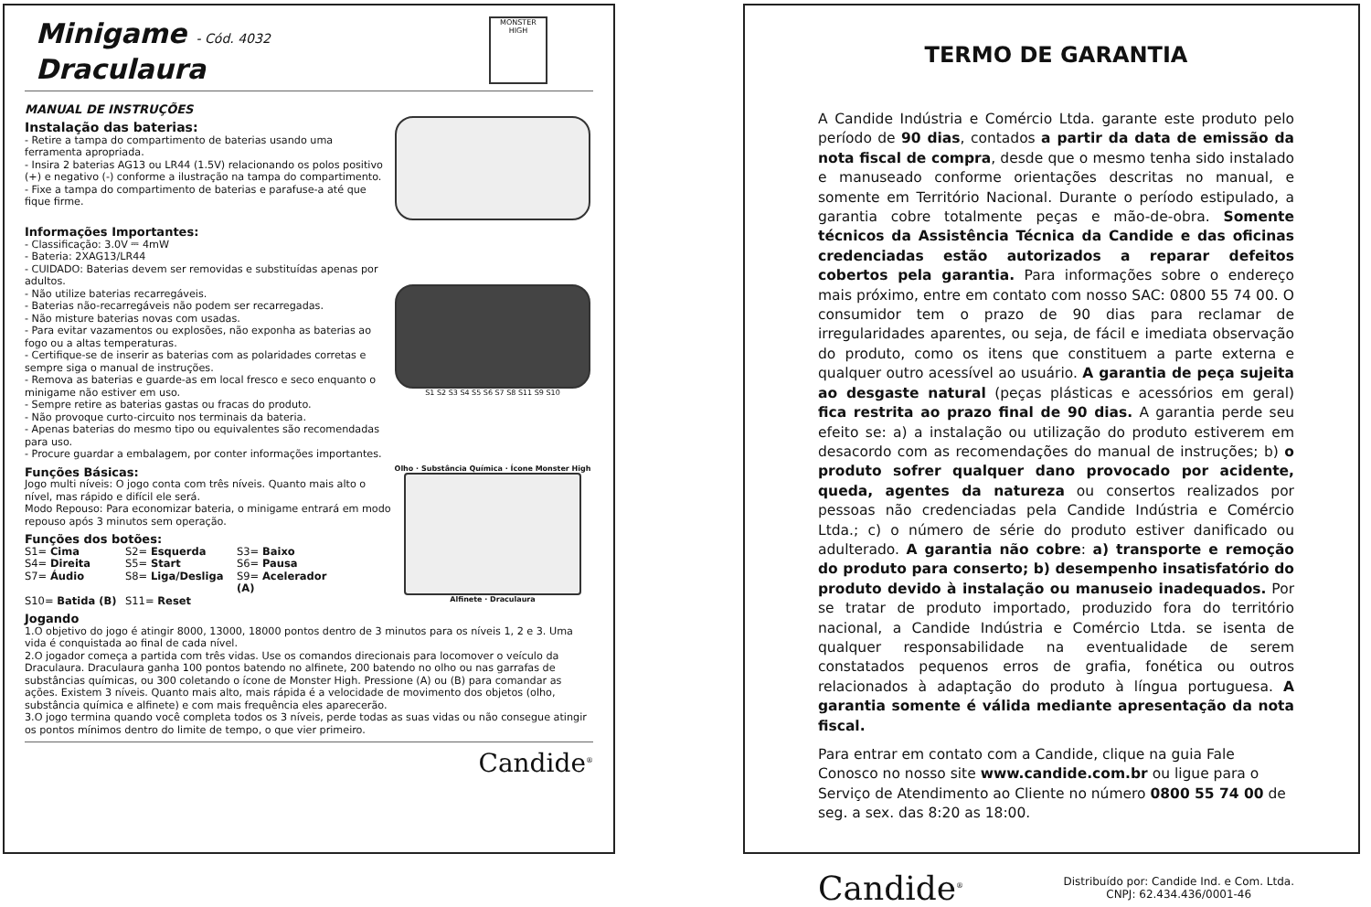Minigame - Cód. 4032
Draculaura
MONSTER HIGH
MANUAL DE INSTRUÇÕES
Instalação das baterias:
- Retire a tampa do compartimento de baterias usando uma ferramenta apropriada.
- Insira 2 baterias AG13 ou LR44 (1.5V) relacionando os polos positivo (+) e negativo (-) conforme a ilustração na tampa do compartimento.
- Fixe a tampa do compartimento de baterias e parafuse-a até que fique firme.
Informações Importantes:
- Classificação: 3.0V ⎓ 4mW
- Bateria: 2XAG13/LR44
- CUIDADO: Baterias devem ser removidas e substituídas apenas por adultos.
- Não utilize baterias recarregáveis.
- Baterias não-recarregáveis não podem ser recarregadas.
- Não misture baterias novas com usadas.
- Para evitar vazamentos ou explosões, não exponha as baterias ao fogo ou a altas temperaturas.
- Certifique-se de inserir as baterias com as polaridades corretas e sempre siga o manual de instruções.
- Remova as baterias e guarde-as em local fresco e seco enquanto o minigame não estiver em uso.
- Sempre retire as baterias gastas ou fracas do produto.
- Não provoque curto-circuito nos terminais da bateria.
- Apenas baterias do mesmo tipo ou equivalentes são recomendadas para uso.
- Procure guardar a embalagem, por conter informações importantes.
S1 S2 S3 S4 S5 S6 S7 S8 S11 S9 S10
Funções Básicas:
Jogo multi níveis: O jogo conta com três níveis. Quanto mais alto o nível, mas rápido e difícil ele será.
Modo Repouso: Para economizar bateria, o minigame entrará em modo repouso após 3 minutos sem operação.
Funções dos botões:
S1= Cima S2= Esquerda S3= Baixo S4= Direita S5= Start S6= Pausa S7= Áudio S8= Liga/Desliga S9= Acelerador (A) S10= Batida (B) S11= Reset
Olho · Substância Química · Ícone Monster High
Alfinete · Draculaura
Jogando
1.O objetivo do jogo é atingir 8000, 13000, 18000 pontos dentro de 3 minutos para os níveis 1, 2 e 3. Uma vida é conquistada ao final de cada nível.
2.O jogador começa a partida com três vidas. Use os comandos direcionais para locomover o veículo da Draculaura. Draculaura ganha 100 pontos batendo no alfinete, 200 batendo no olho ou nas garrafas de substâncias químicas, ou 300 coletando o ícone de Monster High. Pressione (A) ou (B) para comandar as ações. Existem 3 níveis. Quanto mais alto, mais rápida é a velocidade de movimento dos objetos (olho, substância química e alfinete) e com mais frequência eles aparecerão.
3.O jogo termina quando você completa todos os 3 níveis, perde todas as suas vidas ou não consegue atingir os pontos mínimos dentro do limite de tempo, o que vier primeiro.
Candide<sup>®</sup>
TERMO DE GARANTIA
A Candide Indústria e Comércio Ltda. garante este produto pelo período de 90 dias, contados a partir da data de emissão da nota fiscal de compra, desde que o mesmo tenha sido instalado e manuseado conforme orientações descritas no manual, e somente em Território Nacional. Durante o período estipulado, a garantia cobre totalmente peças e mão-de-obra. Somente técnicos da Assistência Técnica da Candide e das oficinas credenciadas estão autorizados a reparar defeitos cobertos pela garantia. Para informações sobre o endereço mais próximo, entre em contato com nosso SAC: 0800 55 74 00. O consumidor tem o prazo de 90 dias para reclamar de irregularidades aparentes, ou seja, de fácil e imediata observação do produto, como os itens que constituem a parte externa e qualquer outro acessível ao usuário. A garantia de peça sujeita ao desgaste natural (peças plásticas e acessórios em geral) fica restrita ao prazo final de 90 dias. A garantia perde seu efeito se: a) a instalação ou utilização do produto estiverem em desacordo com as recomendações do manual de instruções; b) o produto sofrer qualquer dano provocado por acidente, queda, agentes da natureza ou consertos realizados por pessoas não credenciadas pela Candide Indústria e Comércio Ltda.; c) o número de série do produto estiver danificado ou adulterado. A garantia não cobre: a) transporte e remoção do produto para conserto; b) desempenho insatisfatório do produto devido à instalação ou manuseio inadequados. Por se tratar de produto importado, produzido fora do território nacional, a Candide Indústria e Comércio Ltda. se isenta de qualquer responsabilidade na eventualidade de serem constatados pequenos erros de grafia, fonética ou outros relacionados à adaptação do produto à língua portuguesa. A garantia somente é válida mediante apresentação da nota fiscal.
Para entrar em contato com a Candide, clique na guia Fale Conosco no nosso site www.candide.com.br ou ligue para o Serviço de Atendimento ao Cliente no número 0800 55 74 00 de seg. a sex. das 8:20 as 18:00.
Candide<sup>®</sup>
Distribuído por: Candide Ind. e Com. Ltda.
CNPJ: 62.434.436/0001-46